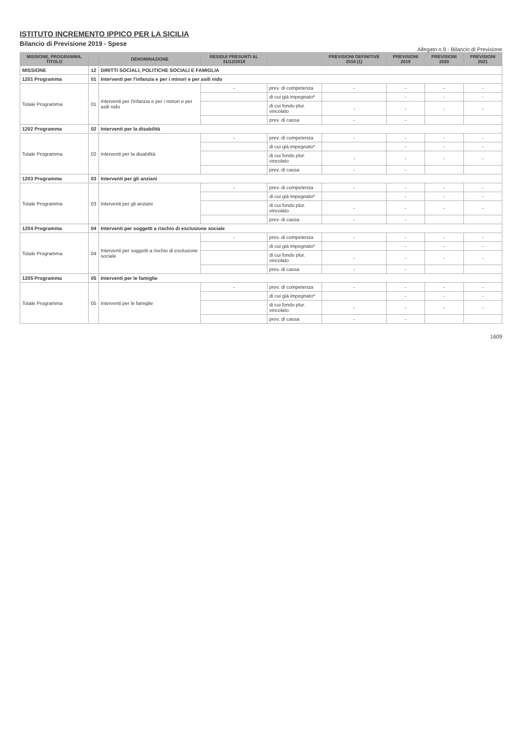ISTITUTO INCREMENTO IPPICO PER LA SICILIA
Bilancio di Previsione 2019 - Spese
Allegato n.9 - Bilancio di Previsione
| MISSIONE, PROGRAMMA, TITOLO | | DENOMINAZIONE | RESIDUI PRESUNTI AL 31/12/2018 | | PREVISIONI DEFINITIVE 2018 (1) | PREVISIONI 2019 | PREVISIONI 2020 | PREVISIONI 2021 |
| --- | --- | --- | --- | --- | --- | --- | --- | --- |
| MISSIONE | 12 | DIRITTI SOCIALI, POLITICHE SOCIALI E FAMIGLIA | | | | | | |
| 1201 Programma | 01 | Interventi per l'infanzia e per i minori e per asili nido | | | | | | |
| Totale Programma | 01 | Interventi per l'infanzia e per i minori e per asili nido | - | prev. di competenza | - | - | - | - |
| | | | | di cui già impegnato* | | - | - | - |
| | | | | di cui fondo plur. vincolato | - | - | - | - |
| | | | | prev. di cassa | - | - | | |
| 1202 Programma | 02 | Interventi per la disabilità | | | | | | |
| Totale Programma | 02 | Interventi per la disabilità | - | prev. di competenza | - | - | - | - |
| | | | | di cui già impegnato* | | - | - | - |
| | | | | di cui fondo plur. vincolato | - | - | - | - |
| | | | | prev. di cassa | - | - | | |
| 1203 Programma | 03 | Interventi per gli anziani | | | | | | |
| Totale Programma | 03 | Interventi per gli anziani | - | prev. di competenza | - | - | - | - |
| | | | | di cui già impegnato* | | - | - | - |
| | | | | di cui fondo plur. vincolato | - | - | - | - |
| | | | | prev. di cassa | - | - | | |
| 1204 Programma | 04 | Interventi per soggetti a rischio di esclusione sociale | | | | | | |
| Totale Programma | 04 | Interventi per soggetti a rischio di esclusione sociale | - | prev. di competenza | - | - | - | - |
| | | | | di cui già impegnato* | | - | - | - |
| | | | | di cui fondo plur. vincolato | - | - | - | - |
| | | | | prev. di cassa | - | - | | |
| 1205 Programma | 05 | Interventi per le famiglie | | | | | | |
| Totale Programma | 05 | Interventi per le famiglie | - | prev. di competenza | - | - | - | - |
| | | | | di cui già impegnato* | | - | - | - |
| | | | | di cui fondo plur. vincolato | - | - | - | - |
| | | | | prev. di cassa | - | - | | |
1609